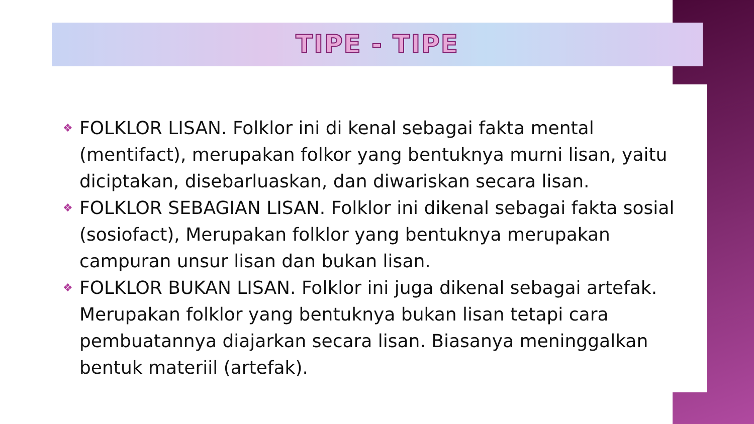TIPE - TIPE
❖ FOLKLOR LISAN. Folklor ini di kenal sebagai fakta mental (mentifact), merupakan folkor yang bentuknya murni lisan, yaitu diciptakan, disebarluaskan, dan diwariskan secara lisan.
❖ FOLKLOR SEBAGIAN LISAN. Folklor ini dikenal sebagai fakta sosial (sosiofact), Merupakan folklor yang bentuknya merupakan campuran unsur lisan dan bukan lisan.
❖ FOLKLOR BUKAN LISAN. Folklor ini juga dikenal sebagai artefak. Merupakan folklor yang bentuknya bukan lisan tetapi cara pembuatannya diajarkan secara lisan. Biasanya meninggalkan bentuk materiil (artefak).